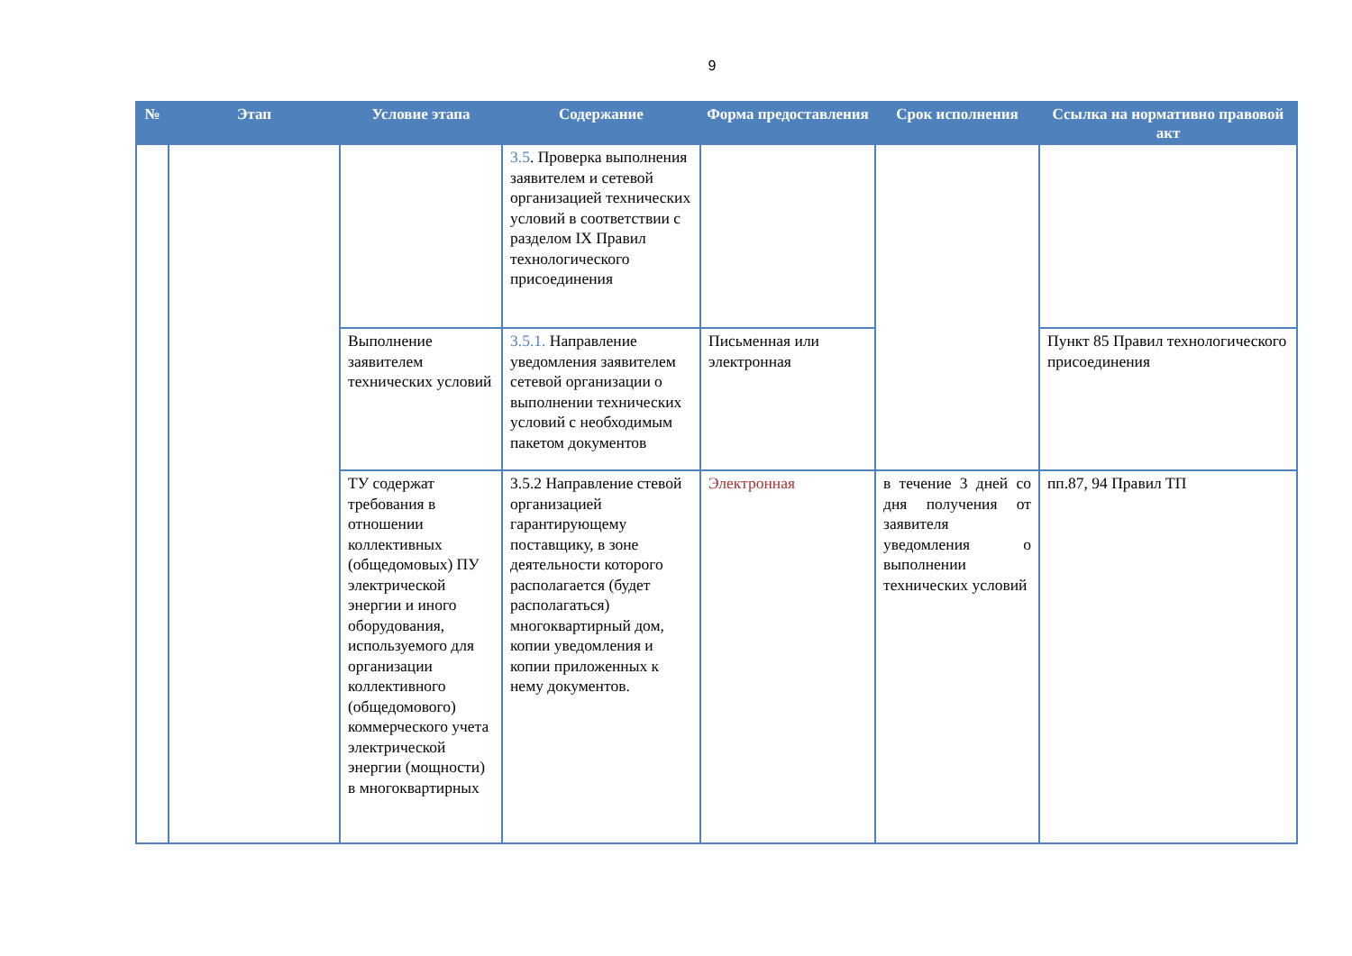9
| № | Этап | Условие этапа | Содержание | Форма предоставления | Срок исполнения | Ссылка на нормативно правовой акт |
| --- | --- | --- | --- | --- | --- | --- |
| | | | 3.5 . Проверка выполнения заявителем и сетевой организацией технических условий в соответствии с разделом IX Правил технологического присоединения | | | |
| | | Выполнение заявителем технических условий | 3.5.1. Направление уведомления заявителем сетевой организации о выполнении технических условий с необходимым пакетом документов | Письменная или электронная | | Пункт 85 Правил технологического присоединения |
| | | ТУ содержат требования в отношении коллективных (общедомовых) ПУ электрической энергии и иного оборудования, используемого для организации коллективного (общедомового) коммерческого учета электрической энергии (мощности) в многоквартирных | 3.5.2 Направление стевой организацией гарантирующему поставщику, в зоне деятельности которого располагается (будет располагаться) многоквартирный дом, копии уведомления и копии приложенных к нему документов. | Электронная | в течение 3 дней со дня получения от заявителя уведомления о выполнении технических условий | пп.87, 94 Правил ТП |